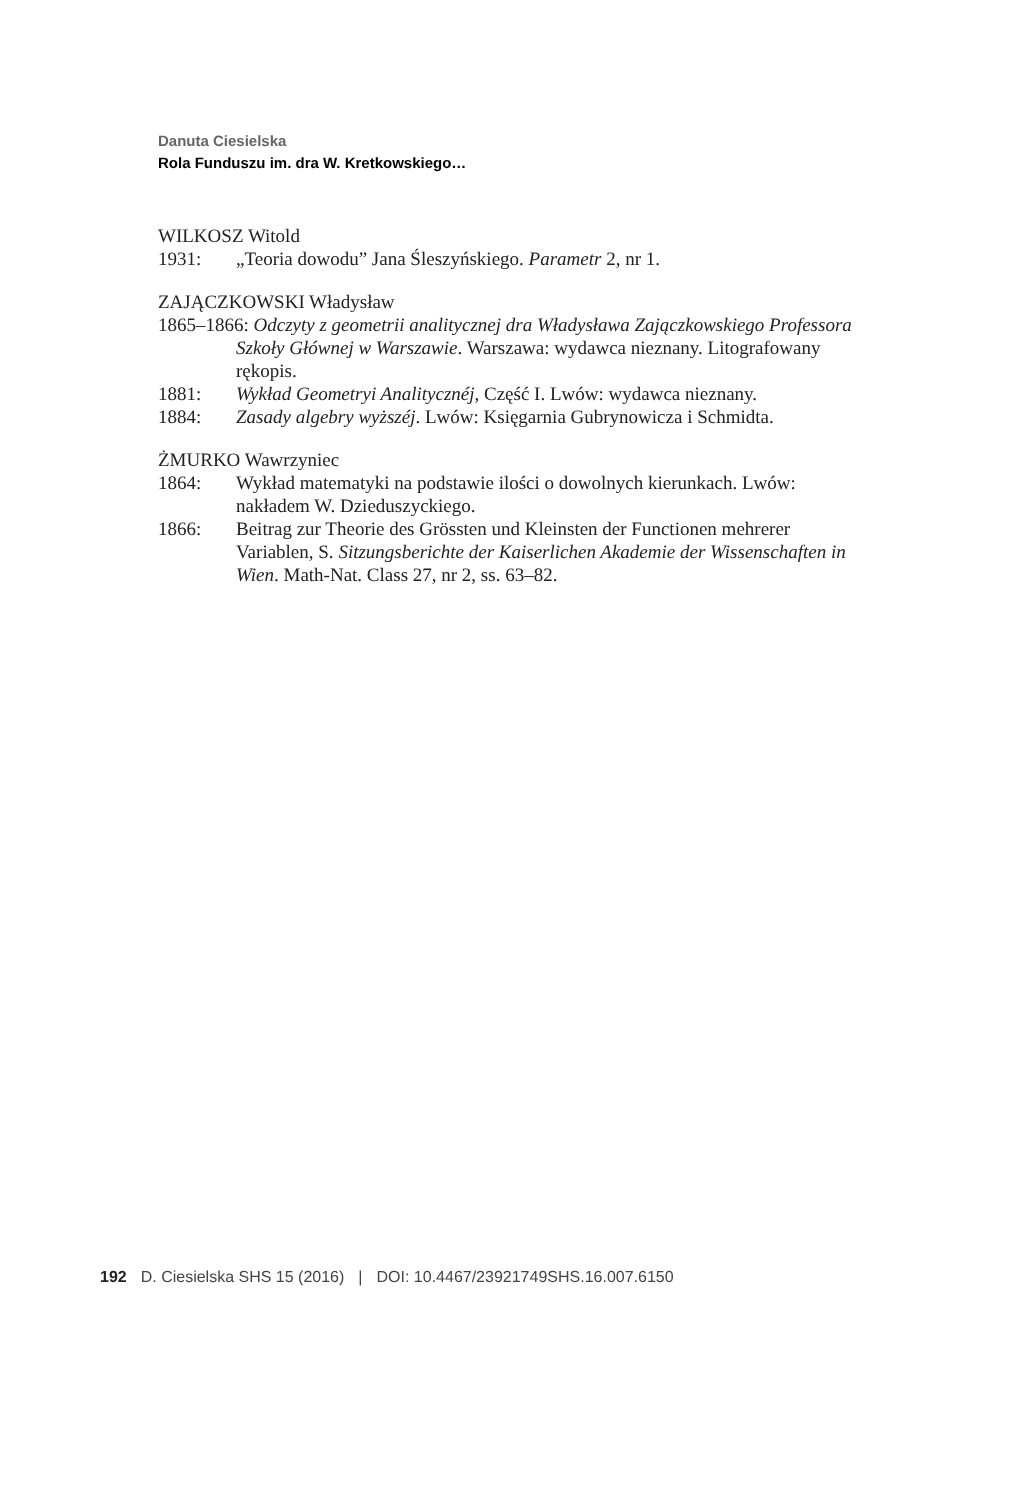Danuta Ciesielska
Rola Funduszu im. dra W. Kretkowskiego…
WILKOSZ Witold
1931: „Teoria dowodu” Jana Śleszyńskiego. Parametr 2, nr 1.
ZAJĄCZKOWSKI Władysław
1865–1866: Odczyty z geometrii analitycznej dra Władysława Zajączkowskiego Professora
Szkoły Głównej w Warszawie. Warszawa: wydawca nieznany. Litografowany rękopis.
1881: Wykład Geometryi Analitycznéj, Część I. Lwów: wydawca nieznany.
1884: Zasady algebry wyższéj. Lwów: Księgarnia Gubrynowicza i Schmidta.
ŻMURKO Wawrzyniec
1864: Wykład matematyki na podstawie ilości o dowolnych kierunkach. Lwów: nakładem W. Dzieduszyckiego.
1866: Beitrag zur Theorie des Grössten und Kleinsten der Functionen mehrerer Variablen, S. Sitzungsberichte der Kaiserlichen Akademie der Wissenschaften in Wien. Math-Nat. Class 27, nr 2, ss. 63–82.
192 D. Ciesielska SHS 15 (2016) | DOI: 10.4467/23921749SHS.16.007.6150